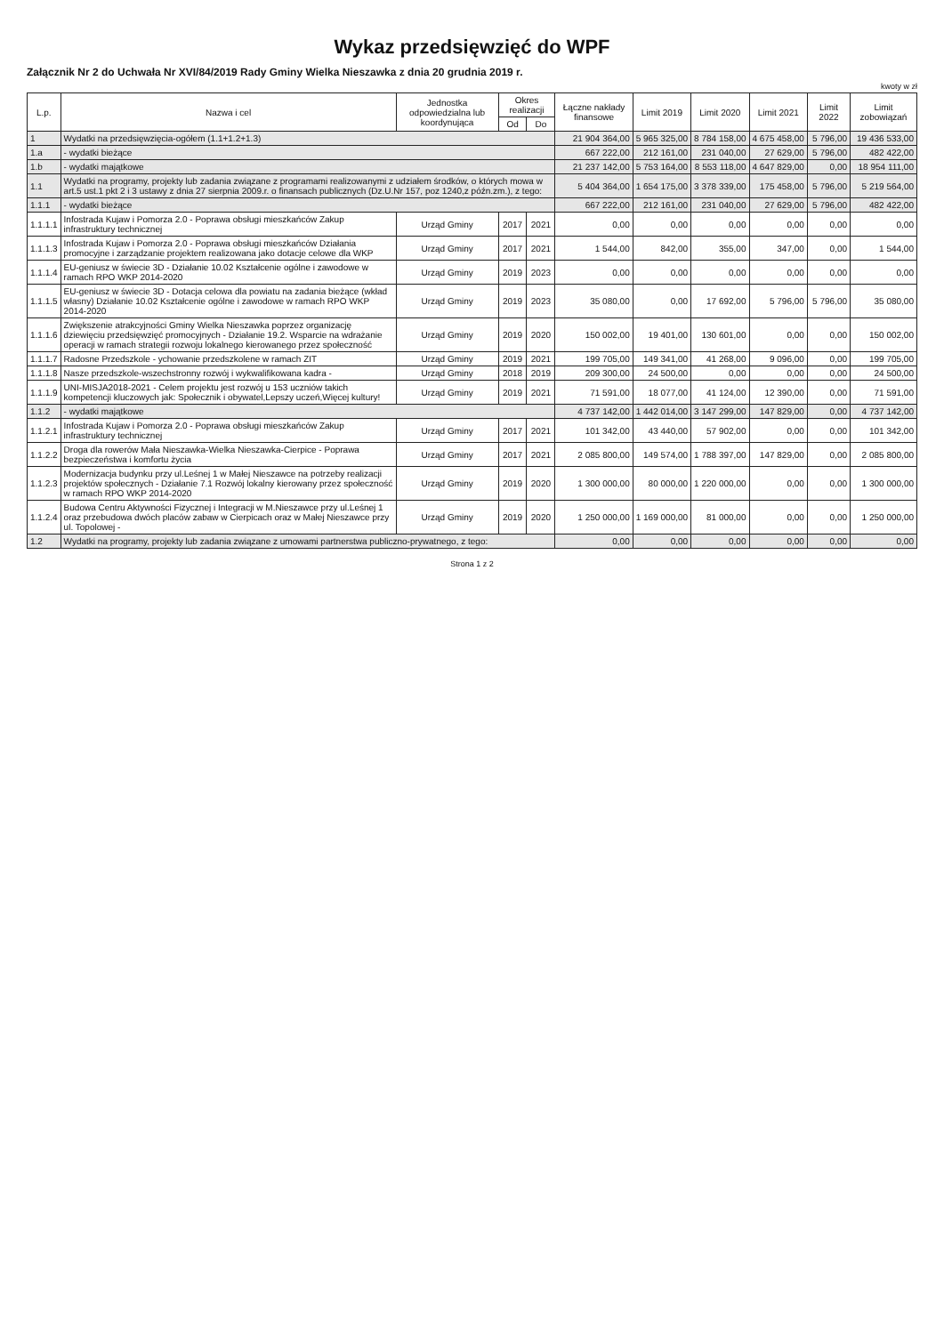Wykaz przedsięwzięć do WPF
Załącznik Nr 2 do Uchwała Nr XVI/84/2019 Rady Gminy Wielka Nieszawka z dnia 20 grudnia 2019 r.
kwoty w zł
| L.p. | Nazwa i cel | Jednostka odpowiedzialna lub koordynująca | Okres realizacji | | Łączne nakłady finansowe | Limit 2019 | Limit 2020 | Limit 2021 | Limit 2022 | Limit zobowiązań |
| --- | --- | --- | --- | --- | --- | --- | --- | --- | --- | --- |
| | | | Od | Do | | | | | | |
| 1 | Wydatki na przedsięwzięcia-ogółem (1.1+1.2+1.3) | | | | 21 904 364,00 | 5 965 325,00 | 8 784 158,00 | 4 675 458,00 | 5 796,00 | 19 436 533,00 |
| 1.a | - wydatki bieżące | | | | 667 222,00 | 212 161,00 | 231 040,00 | 27 629,00 | 5 796,00 | 482 422,00 |
| 1.b | - wydatki majątkowe | | | | 21 237 142,00 | 5 753 164,00 | 8 553 118,00 | 4 647 829,00 | 0,00 | 18 954 111,00 |
| 1.1 | Wydatki na programy, projekty lub zadania związane z programami realizowanymi z udziałem środków, o których mowa w art.5 ust.1 pkt 2 i 3 ustawy z dnia 27 sierpnia 2009.r. o finansach publicznych (Dz.U.Nr 157, poz 1240,z późn.zm.), z tego: | | | | 5 404 364,00 | 1 654 175,00 | 3 378 339,00 | 175 458,00 | 5 796,00 | 5 219 564,00 |
| 1.1.1 | - wydatki bieżące | | | | 667 222,00 | 212 161,00 | 231 040,00 | 27 629,00 | 5 796,00 | 482 422,00 |
| 1.1.1.1 | Infostrada Kujaw i Pomorza 2.0 - Poprawa obsługi mieszkańców Zakup infrastruktury technicznej | Urząd Gminy | 2017 | 2021 | 0,00 | 0,00 | 0,00 | 0,00 | 0,00 | 0,00 |
| 1.1.1.3 | Infostrada Kujaw i Pomorza 2.0 - Poprawa obsługi mieszkańców Działania promocyjne i zarządzanie projektem realizowana jako dotacje celowe dla WKP | Urząd Gminy | 2017 | 2021 | 1 544,00 | 842,00 | 355,00 | 347,00 | 0,00 | 1 544,00 |
| 1.1.1.4 | EU-geniusz w świecie 3D - Działanie 10.02 Kształcenie ogólne i zawodowe w ramach RPO WKP 2014-2020 | Urząd Gminy | 2019 | 2023 | 0,00 | 0,00 | 0,00 | 0,00 | 0,00 | 0,00 |
| 1.1.1.5 | EU-geniusz w świecie 3D - Dotacja celowa dla powiatu na zadania bieżące (wkład własny) Działanie 10.02 Kształcenie ogólne i zawodowe w ramach RPO WKP 2014-2020 | Urząd Gminy | 2019 | 2023 | 35 080,00 | 0,00 | 17 692,00 | 5 796,00 | 5 796,00 | 35 080,00 |
| 1.1.1.6 | Zwiększenie atrakcyjności Gminy Wielka Nieszawka poprzez organizację dziewięciu przedsięwzięć promocyjnych - Działanie 19.2. Wsparcie na wdrażanie operacji w ramach strategii rozwoju lokalnego kierowanego przez społeczność | Urząd Gminy | 2019 | 2020 | 150 002,00 | 19 401,00 | 130 601,00 | 0,00 | 0,00 | 150 002,00 |
| 1.1.1.7 | Radosne Przedszkole - ychowanie przedszkolene w ramach ZIT | Urząd Gminy | 2019 | 2021 | 199 705,00 | 149 341,00 | 41 268,00 | 9 096,00 | 0,00 | 199 705,00 |
| 1.1.1.8 | Nasze przedszkole-wszechstronny rozwój i wykwalifikowana kadra - | Urząd Gminy | 2018 | 2019 | 209 300,00 | 24 500,00 | 0,00 | 0,00 | 0,00 | 24 500,00 |
| 1.1.1.9 | UNI-MISJA2018-2021 - Celem projektu jest rozwój u 153 uczniów takich kompetencji kluczowych jak: Społecznik i obywatel,Lepszy uczeń,Więcej kultury! | Urząd Gminy | 2019 | 2021 | 71 591,00 | 18 077,00 | 41 124,00 | 12 390,00 | 0,00 | 71 591,00 |
| 1.1.2 | - wydatki majątkowe | | | | 4 737 142,00 | 1 442 014,00 | 3 147 299,00 | 147 829,00 | 0,00 | 4 737 142,00 |
| 1.1.2.1 | Infostrada Kujaw i Pomorza 2.0 - Poprawa obsługi mieszkańców Zakup infrastruktury technicznej | Urząd Gminy | 2017 | 2021 | 101 342,00 | 43 440,00 | 57 902,00 | 0,00 | 0,00 | 101 342,00 |
| 1.1.2.2 | Droga dla rowerów Mała Nieszawka-Wielka Nieszawka-Cierpice - Poprawa bezpieczeństwa i komfortu życia | Urząd Gminy | 2017 | 2021 | 2 085 800,00 | 149 574,00 | 1 788 397,00 | 147 829,00 | 0,00 | 2 085 800,00 |
| 1.1.2.3 | Modernizacja budynku przy ul.Leśnej 1 w Małej Nieszawce na potrzeby realizacji projektów społecznych - Działanie 7.1 Rozwój lokalny kierowany przez społeczność w ramach RPO WKP 2014-2020 | Urząd Gminy | 2019 | 2020 | 1 300 000,00 | 80 000,00 | 1 220 000,00 | 0,00 | 0,00 | 1 300 000,00 |
| 1.1.2.4 | Budowa Centru Aktywności Fizycznej i Integracji w M.Nieszawce przy ul.Leśnej 1 oraz przebudowa dwóch placów zabaw w Cierpicach oraz w Małej Nieszawce przy ul. Topolowej - | Urząd Gminy | 2019 | 2020 | 1 250 000,00 | 1 169 000,00 | 81 000,00 | 0,00 | 0,00 | 1 250 000,00 |
| 1.2 | Wydatki na programy, projekty lub zadania związane z umowami partnerstwa publiczno-prywatnego, z tego: | | | | 0,00 | 0,00 | 0,00 | 0,00 | 0,00 | 0,00 |
Strona 1 z 2